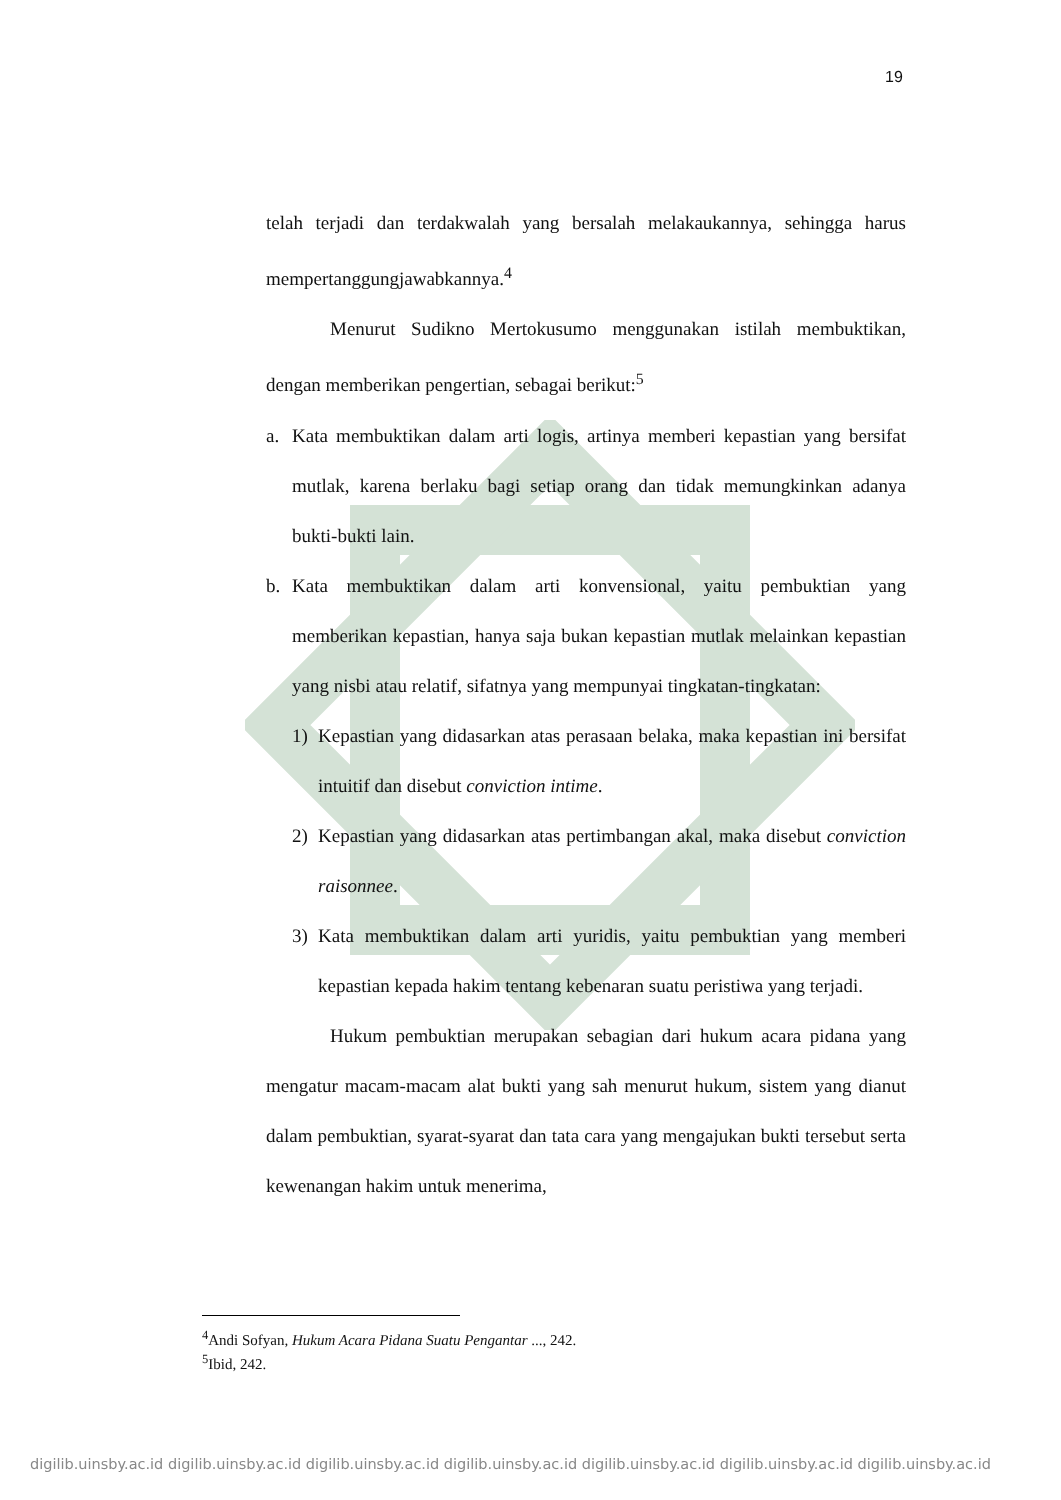19
telah terjadi dan terdakwalah yang bersalah melakaukannya, sehingga harus mempertanggungjawabkannya.<sup>4</sup>
Menurut Sudikno Mertokusumo menggunakan istilah membuktikan, dengan memberikan pengertian, sebagai berikut:<sup>5</sup>
a. Kata membuktikan dalam arti logis, artinya memberi kepastian yang bersifat mutlak, karena berlaku bagi setiap orang dan tidak memungkinkan adanya bukti-bukti lain.
b. Kata membuktikan dalam arti konvensional, yaitu pembuktian yang memberikan kepastian, hanya saja bukan kepastian mutlak melainkan kepastian yang nisbi atau relatif, sifatnya yang mempunyai tingkatan-tingkatan:
1) Kepastian yang didasarkan atas perasaan belaka, maka kepastian ini bersifat intuitif dan disebut conviction intime.
2) Kepastian yang didasarkan atas pertimbangan akal, maka disebut conviction raisonnee.
3) Kata membuktikan dalam arti yuridis, yaitu pembuktian yang memberi kepastian kepada hakim tentang kebenaran suatu peristiwa yang terjadi.
Hukum pembuktian merupakan sebagian dari hukum acara pidana yang mengatur macam-macam alat bukti yang sah menurut hukum, sistem yang dianut dalam pembuktian, syarat-syarat dan tata cara yang mengajukan bukti tersebut serta kewenangan hakim untuk menerima,
<sup>4</sup> Andi Sofyan, Hukum Acara Pidana Suatu Pengantar ..., 242.
<sup>5</sup> Ibid, 242.
digilib.uinsby.ac.id digilib.uinsby.ac.id digilib.uinsby.ac.id digilib.uinsby.ac.id digilib.uinsby.ac.id digilib.uinsby.ac.id digilib.uinsby.ac.id